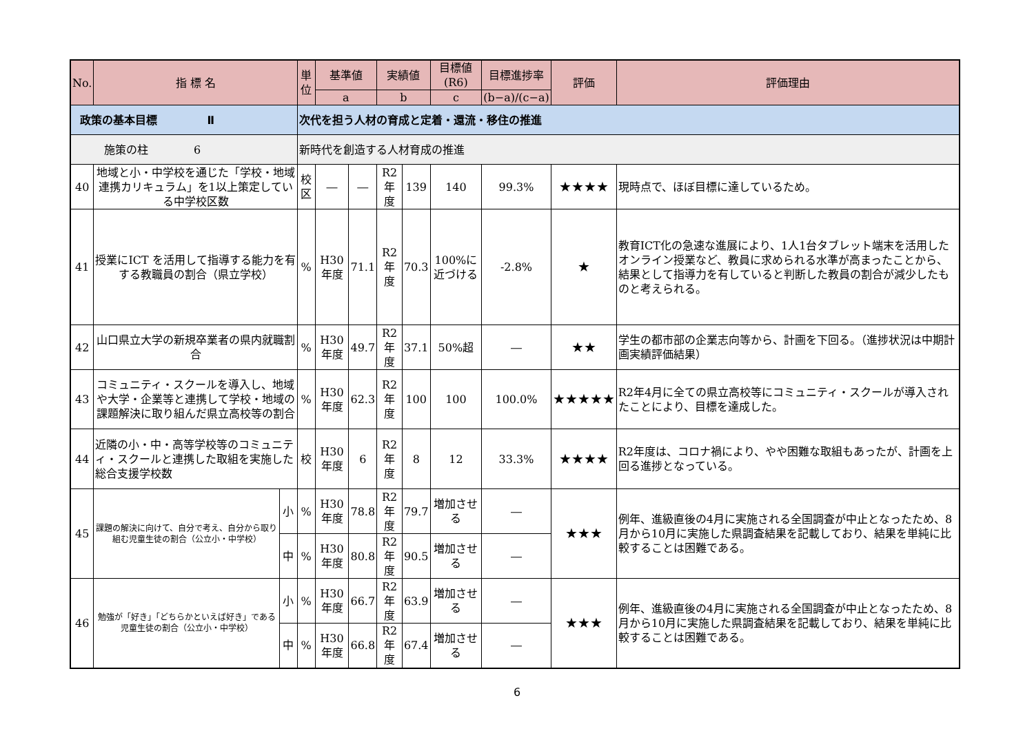| No. | 指 標 名 | | 単位 | 基準値 | | 実績値 | | 目標値(R6) | 目標進捗率 | 評価 | 評価理由 |
| --- | --- | --- | --- | --- | --- | --- | --- | --- | --- | --- | --- |
| | | | | a | | b | | c | (b−a)/(c−a) | | |
| 政策の基本目標 Ⅱ | | | 次代を担う人材の育成と定着・還流・移住の推進 | | | | | | | | |
| 施策の柱 6 | | | 新時代を創造する人材育成の推進 | | | | | | | | |
| 40 | 地域と小・中学校を通じた「学校・地域連携カリキュラム」を1以上策定している中学校区数 | | 校区 | ― | ― | R2年度 | 139 | 140 | 99.3% | ★★★★ | 現時点で、ほぼ目標に達しているため。 |
| 41 | 授業にICT を活用して指導する能力を有する教職員の割合（県立学校） | | % | H30年度 | 71.1 | R2年度 | 70.3 | 100%に近づける | -2.8% | ★ | 教育ICT化の急速な進展により、1人1台タブレット端末を活用したオンライン授業など、教員に求められる水準が高まったことから、結果として指導力を有していると判断した教員の割合が減少したものと考えられる。 |
| 42 | 山口県立大学の新規卒業者の県内就職割合 | | % | H30年度 | 49.7 | R2年度 | 37.1 | 50%超 | ― | ★★ | 学生の都市部の企業志向等から、計画を下回る。（進捗状況は中期計画実績評価結果） |
| 43 | コミュニティ・スクールを導入し、地域や大学・企業等と連携して学校・地域の課題解決に取り組んだ県立高校等の割合 | | % | H30年度 | 62.3 | R2年度 | 100 | 100 | 100.0% | ★★★★★ | R2年4月に全ての県立高校等にコミュニティ・スクールが導入されたことにより、目標を達成した。 |
| 44 | 近隣の小・中・高等学校等のコミュニティ・スクールと連携した取組を実施した総合支援学校数 | | 校 | H30年度 | 6 | R2年度 | 8 | 12 | 33.3% | ★★★★ | R2年度は、コロナ禍により、やや困難な取組もあったが、計画を上回る進捗となっている。 |
| 45 | 課題の解決に向けて、自分で考え、自分から取り組む児童生徒の割合（公立小・中学校） | 小 | % | H30年度 | 78.8 | R2年度 | 79.7 | 増加させる | ― | ★★★ | 例年、進級直後の4月に実施される全国調査が中止となったため、8月から10月に実施した県調査結果を記載しており、結果を単純に比較することは困難である。 |
| | | 中 | % | H30年度 | 80.8 | R2年度 | 90.5 | 増加させる | ― | | |
| 46 | 勉強が「好き」「どちらかといえば好き」である児童生徒の割合（公立小・中学校） | 小 | % | H30年度 | 66.7 | R2年度 | 63.9 | 増加させる | ― | ★★★ | 例年、進級直後の4月に実施される全国調査が中止となったため、8月から10月に実施した県調査結果を記載しており、結果を単純に比較することは困難である。 |
| | | 中 | % | H30年度 | 66.8 | R2年度 | 67.4 | 増加させる | ― | | |
6